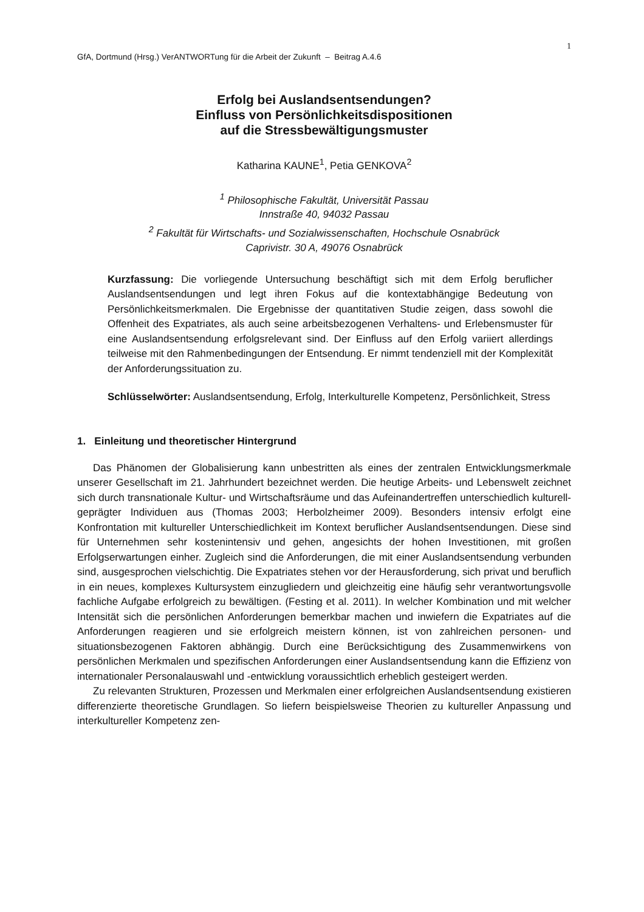1
GfA, Dortmund (Hrsg.) VerANTWORTung für die Arbeit der Zukunft – Beitrag A.4.6
Erfolg bei Auslandsentsendungen?
Einfluss von Persönlichkeitsdispositionen
auf die Stressbewältigungsmuster
Katharina KAUNE<sup>1</sup>, Petia GENKOVA<sup>2</sup>
<sup>1</sup> Philosophische Fakultät, Universität Passau
Innstraße 40, 94032 Passau
<sup>2</sup> Fakultät für Wirtschafts- und Sozialwissenschaften, Hochschule Osnabrück
Caprivistr. 30 A, 49076 Osnabrück
Kurzfassung: Die vorliegende Untersuchung beschäftigt sich mit dem Erfolg beruflicher Auslandsentsendungen und legt ihren Fokus auf die kontextabhängige Bedeutung von Persönlichkeitsmerkmalen. Die Ergebnisse der quantitativen Studie zeigen, dass sowohl die Offenheit des Expatriates, als auch seine arbeitsbezogenen Verhaltens- und Erlebensmuster für eine Auslandsentsendung erfolgsrelevant sind. Der Einfluss auf den Erfolg variiert allerdings teilweise mit den Rahmenbedingungen der Entsendung. Er nimmt tendenziell mit der Komplexität der Anforderungssituation zu.
Schlüsselwörter: Auslandsentsendung, Erfolg, Interkulturelle Kompetenz, Persönlichkeit, Stress
1. Einleitung und theoretischer Hintergrund
Das Phänomen der Globalisierung kann unbestritten als eines der zentralen Entwicklungsmerkmale unserer Gesellschaft im 21. Jahrhundert bezeichnet werden. Die heutige Arbeits- und Lebenswelt zeichnet sich durch transnationale Kultur- und Wirtschaftsräume und das Aufeinandertreffen unterschiedlich kulturell- geprägter Individuen aus (Thomas 2003; Herbolzheimer 2009). Besonders intensiv erfolgt eine Konfrontation mit kultureller Unterschiedlichkeit im Kontext beruflicher Auslandsentsendungen. Diese sind für Unternehmen sehr kostenintensiv und gehen, angesichts der hohen Investitionen, mit großen Erfolgserwartungen einher. Zugleich sind die Anforderungen, die mit einer Auslandsentsendung verbunden sind, ausgesprochen vielschichtig. Die Expatriates stehen vor der Herausforderung, sich privat und beruflich in ein neues, komplexes Kultursystem einzugliedern und gleichzeitig eine häufig sehr verantwortungsvolle fachliche Aufgabe erfolgreich zu bewältigen. (Festing et al. 2011). In welcher Kombination und mit welcher Intensität sich die persönlichen Anforderungen bemerkbar machen und inwiefern die Expatriates auf die Anforderungen reagieren und sie erfolgreich meistern können, ist von zahlreichen personen- und situationsbezogenen Faktoren abhängig. Durch eine Berücksichtigung des Zusammenwirkens von persönlichen Merkmalen und spezifischen Anforderungen einer Auslandsentsendung kann die Effizienz von internationaler Personalauswahl und -entwicklung voraussichtlich erheblich gesteigert werden.
Zu relevanten Strukturen, Prozessen und Merkmalen einer erfolgreichen Auslandsentsendung existieren differenzierte theoretische Grundlagen. So liefern beispielsweise Theorien zu kultureller Anpassung und interkultureller Kompetenz zen-